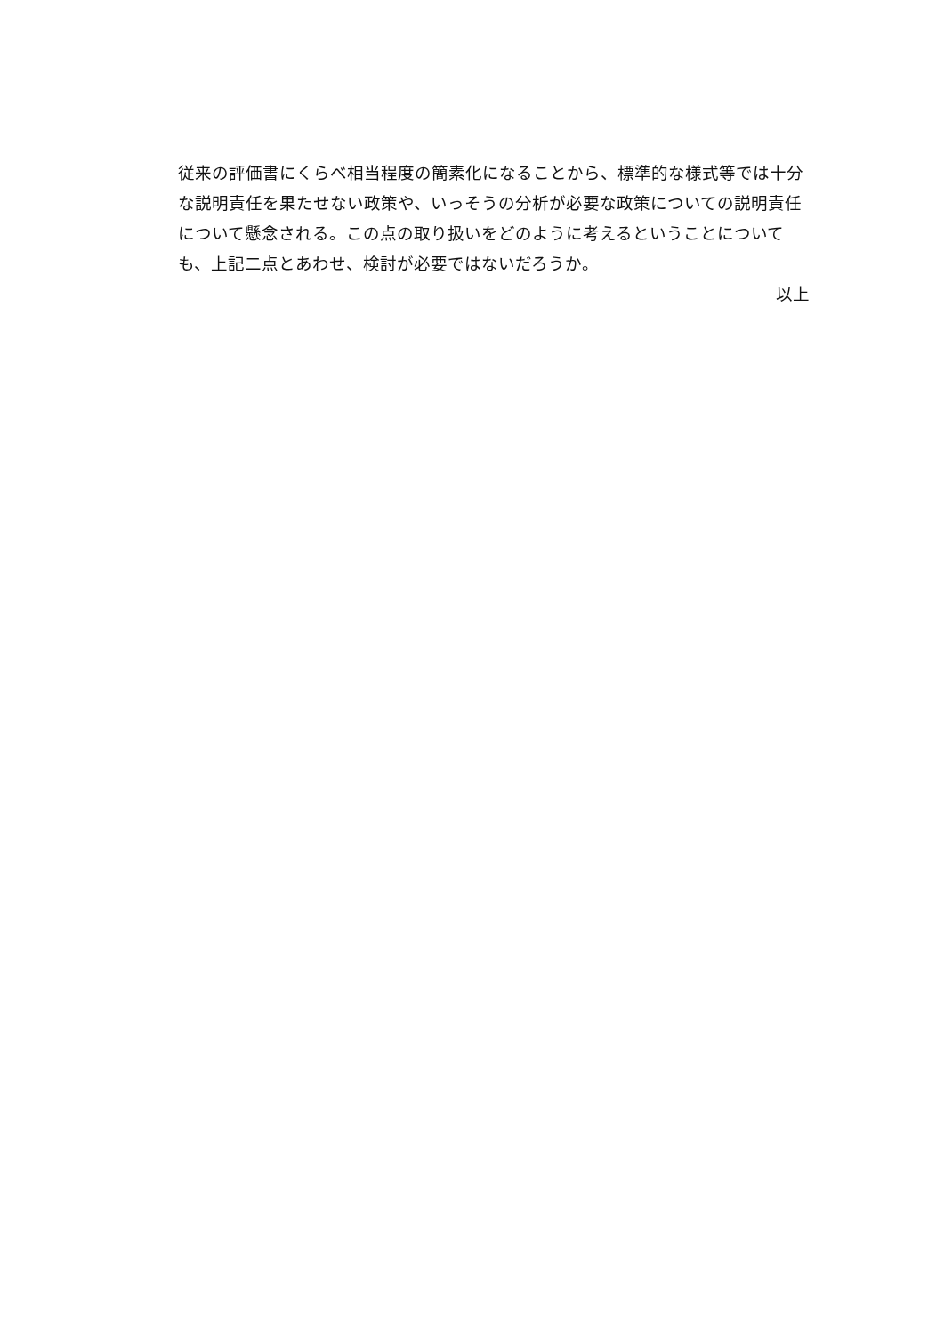従来の評価書にくらべ相当程度の簡素化になることから、標準的な様式等では十分な説明責任を果たせない政策や、いっそうの分析が必要な政策についての説明責任について懸念される。この点の取り扱いをどのように考えるということについても、上記二点とあわせ、検討が必要ではないだろうか。
以上